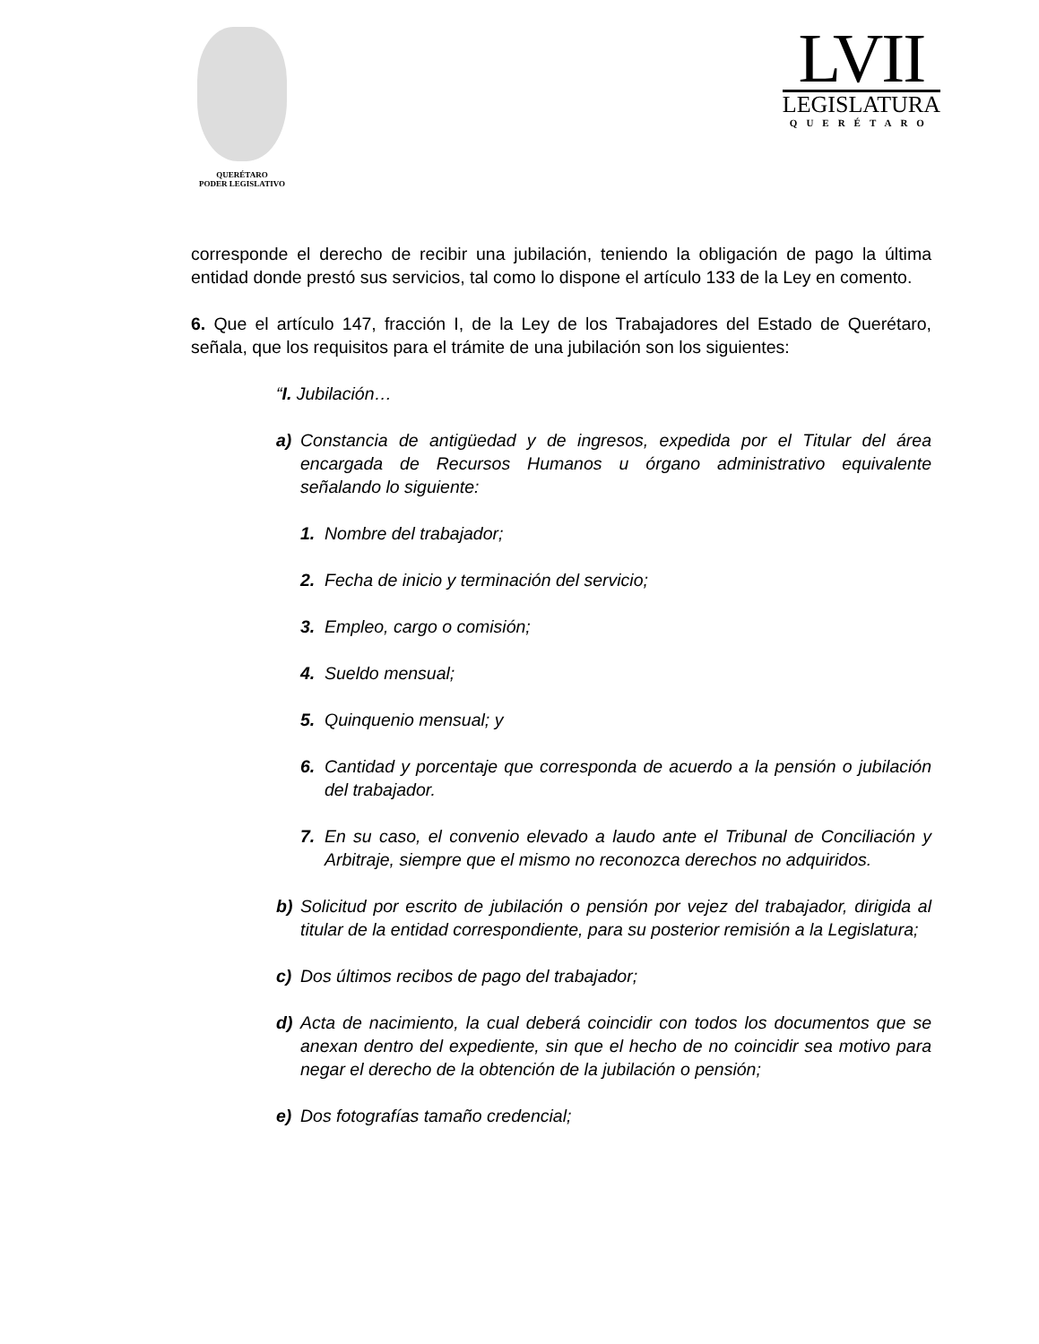QUERÉTARO
PODER LEGISLATIVO
LVII
LEGISLATURA
QUERÉTARO
corresponde el derecho de recibir una jubilación, teniendo la obligación de pago la última entidad donde prestó sus servicios, tal como lo dispone el artículo 133 de la Ley en comento.
6. Que el artículo 147, fracción I, de la Ley de los Trabajadores del Estado de Querétaro, señala, que los requisitos para el trámite de una jubilación son los siguientes:
“I. Jubilación…
a) Constancia de antigüedad y de ingresos, expedida por el Titular del área encargada de Recursos Humanos u órgano administrativo equivalente señalando lo siguiente:
1. Nombre del trabajador;
2. Fecha de inicio y terminación del servicio;
3. Empleo, cargo o comisión;
4. Sueldo mensual;
5. Quinquenio mensual; y
6. Cantidad y porcentaje que corresponda de acuerdo a la pensión o jubilación del trabajador.
7. En su caso, el convenio elevado a laudo ante el Tribunal de Conciliación y Arbitraje, siempre que el mismo no reconozca derechos no adquiridos.
b) Solicitud por escrito de jubilación o pensión por vejez del trabajador, dirigida al titular de la entidad correspondiente, para su posterior remisión a la Legislatura;
c) Dos últimos recibos de pago del trabajador;
d) Acta de nacimiento, la cual deberá coincidir con todos los documentos que se anexan dentro del expediente, sin que el hecho de no coincidir sea motivo para negar el derecho de la obtención de la jubilación o pensión;
e) Dos fotografías tamaño credencial;